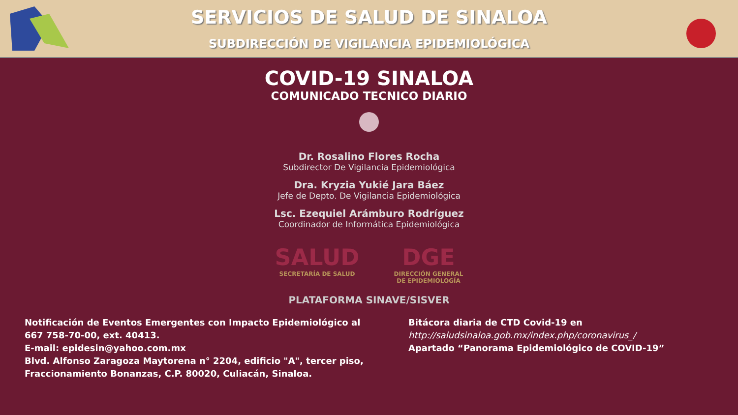SERVICIOS DE SALUD DE SINALOA
SUBDIRECCIÓN DE VIGILANCIA EPIDEMIOLÓGICA
COVID-19 SINALOA
COMUNICADO TECNICO DIARIO
Dr. Rosalino Flores Rocha
Subdirector De Vigilancia Epidemiológica
Dra. Kryzia Yukié Jara Báez
Jefe de Depto. De Vigilancia Epidemiológica
Lsc. Ezequiel Arámburo Rodríguez
Coordinador de Informática Epidemiológica
SALUD
SECRETARÍA DE SALUD
DGE
DIRECCIÓN GENERAL
DE EPIDEMIOLOGÍA
PLATAFORMA SINAVE/SISVER
Notificación de Eventos Emergentes con Impacto Epidemiológico al
667 758-70-00, ext. 40413.
E-mail: epidesin@yahoo.com.mx
Blvd. Alfonso Zaragoza Maytorena n° 2204, edificio "A", tercer piso,
Fraccionamiento Bonanzas, C.P. 80020, Culiacán, Sinaloa.
Bitácora diaria de CTD Covid-19 en
http://saludsinaloa.gob.mx/index.php/coronavirus_/
Apartado “Panorama Epidemiológico de COVID-19”